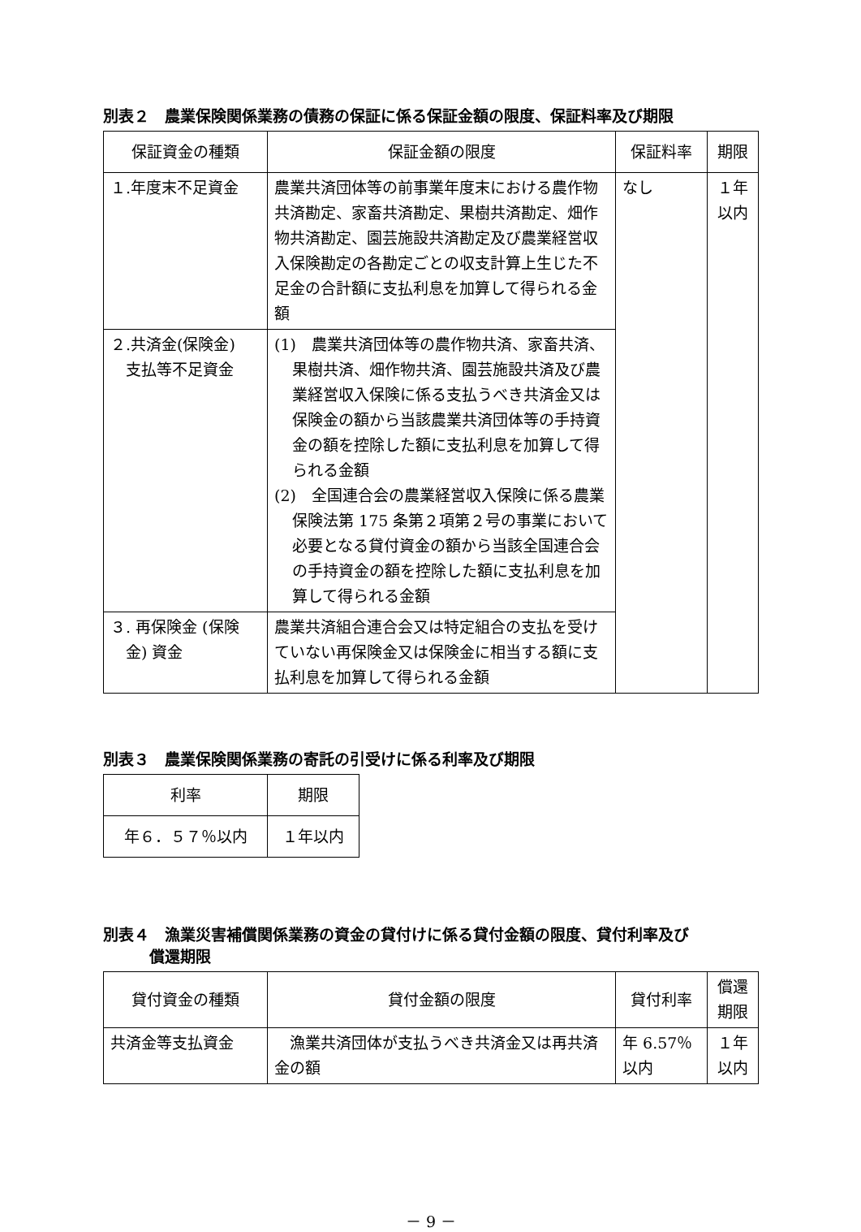別表２　農業保険関係業務の債務の保証に係る保証金額の限度、保証料率及び期限
| 保証資金の種類 | 保証金額の限度 | 保証料率 | 期限 |
| --- | --- | --- | --- |
| １.年度末不足資金 | 農業共済団体等の前事業年度末における農作物共済勘定、家畜共済勘定、果樹共済勘定、畑作物共済勘定、園芸施設共済勘定及び農業経営収入保険勘定の各勘定ごとの収支計算上生じた不足金の合計額に支払利息を加算して得られる金額 | なし | １年 以内 |
| ２.共済金(保険金) 支払等不足資金 | (1) 農業共済団体等の農作物共済、家畜共済、果樹共済、畑作物共済、園芸施設共済及び農業経営収入保険に係る支払うべき共済金又は保険金の額から当該農業共済団体等の手持資金の額を控除した額に支払利息を加算して得られる金額 (2) 全国連合会の農業経営収入保険に係る農業保険法第 175 条第２項第２号の事業において必要となる貸付資金の額から当該全国連合会の手持資金の額を控除した額に支払利息を加算して得られる金額 | | |
| ３. 再保険金 (保険 金) 資金 | 農業共済組合連合会又は特定組合の支払を受けていない再保険金又は保険金に相当する額に支払利息を加算して得られる金額 | | |
別表３　農業保険関係業務の寄託の引受けに係る利率及び期限
| 利率 | 期限 |
| --- | --- |
| 年６．５７％以内 | １年以内 |
別表４　漁業災害補償関係業務の資金の貸付けに係る貸付金額の限度、貸付利率及び
　　　償還期限
| 貸付資金の種類 | 貸付金額の限度 | 貸付利率 | 償還 期限 |
| --- | --- | --- | --- |
| 共済金等支払資金 | 漁業共済団体が支払うべき共済金又は再共済金の額 | 年 6.57％ 以内 | １年 以内 |
－ 9 －